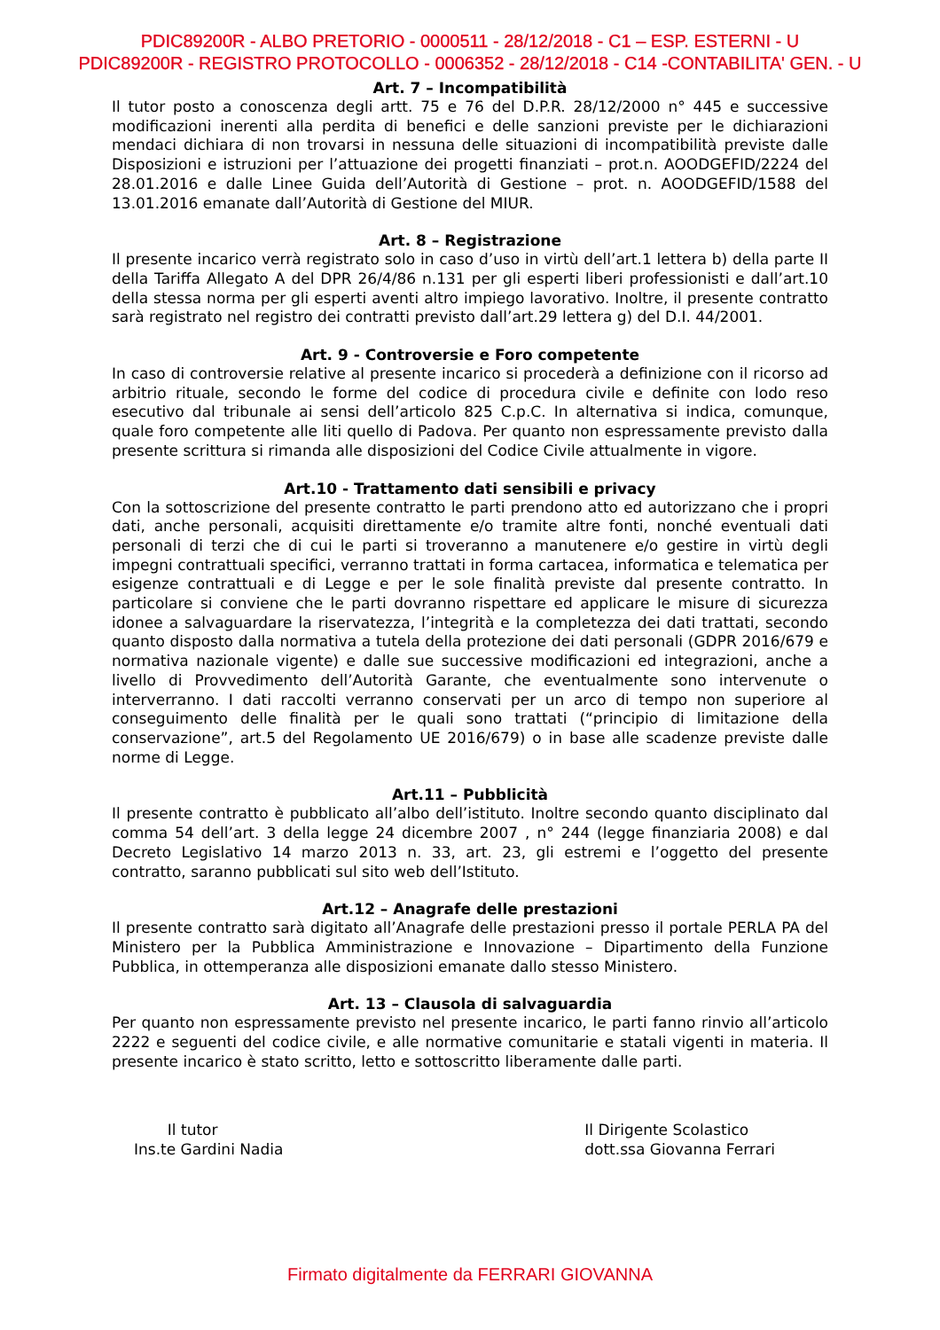PDIC89200R - ALBO PRETORIO - 0000511 - 28/12/2018 - C1 – ESP. ESTERNI - U
PDIC89200R - REGISTRO PROTOCOLLO - 0006352 - 28/12/2018 - C14 -CONTABILITA' GEN. - U
Art. 7 – Incompatibilità
Il tutor posto a conoscenza degli artt. 75 e 76 del D.P.R. 28/12/2000 n° 445 e successive modificazioni inerenti alla perdita di benefici e delle sanzioni previste per le dichiarazioni mendaci dichiara di non trovarsi in nessuna delle situazioni di incompatibilità previste dalle Disposizioni e istruzioni per l’attuazione dei progetti finanziati – prot.n. AOODGEFID/2224 del 28.01.2016 e dalle Linee Guida dell’Autorità di Gestione – prot. n. AOODGEFID/1588 del 13.01.2016 emanate dall’Autorità di Gestione del MIUR.
Art. 8 – Registrazione
Il presente incarico verrà registrato solo in caso d’uso in virtù dell’art.1 lettera b) della parte II della Tariffa Allegato A del DPR 26/4/86 n.131 per gli esperti liberi professionisti e dall’art.10 della stessa norma per gli esperti aventi altro impiego lavorativo. Inoltre, il presente contratto sarà registrato nel registro dei contratti previsto dall’art.29 lettera g) del D.I. 44/2001.
Art. 9 - Controversie e Foro competente
In caso di controversie relative al presente incarico si procederà a definizione con il ricorso ad arbitrio rituale, secondo le forme del codice di procedura civile e definite con lodo reso esecutivo dal tribunale ai sensi dell’articolo 825 C.p.C. In alternativa si indica, comunque, quale foro competente alle liti quello di Padova. Per quanto non espressamente previsto dalla presente scrittura si rimanda alle disposizioni del Codice Civile attualmente in vigore.
Art.10 - Trattamento dati sensibili e privacy
Con la sottoscrizione del presente contratto le parti prendono atto ed autorizzano che i propri dati, anche personali, acquisiti direttamente e/o tramite altre fonti, nonché eventuali dati personali di terzi che di cui le parti si troveranno a manutenere e/o gestire in virtù degli impegni contrattuali specifici, verranno trattati in forma cartacea, informatica e telematica per esigenze contrattuali e di Legge e per le sole finalità previste dal presente contratto. In particolare si conviene che le parti dovranno rispettare ed applicare le misure di sicurezza idonee a salvaguardare la riservatezza, l’integrità e la completezza dei dati trattati, secondo quanto disposto dalla normativa a tutela della protezione dei dati personali (GDPR 2016/679 e normativa nazionale vigente) e dalle sue successive modificazioni ed integrazioni, anche a livello di Provvedimento dell’Autorità Garante, che eventualmente sono intervenute o interverranno. I dati raccolti verranno conservati per un arco di tempo non superiore al conseguimento delle finalità per le quali sono trattati (“principio di limitazione della conservazione”, art.5 del Regolamento UE 2016/679) o in base alle scadenze previste dalle norme di Legge.
Art.11 – Pubblicità
Il presente contratto è pubblicato all’albo dell’istituto. Inoltre secondo quanto disciplinato dal comma 54 dell’art. 3 della legge 24 dicembre 2007 , n° 244 (legge finanziaria 2008) e dal Decreto Legislativo 14 marzo 2013 n. 33, art. 23, gli estremi e l’oggetto del presente contratto, saranno pubblicati sul sito web dell’Istituto.
Art.12 – Anagrafe delle prestazioni
Il presente contratto sarà digitato all’Anagrafe delle prestazioni presso il portale PERLA PA del Ministero per la Pubblica Amministrazione e Innovazione – Dipartimento della Funzione Pubblica, in ottemperanza alle disposizioni emanate dallo stesso Ministero.
Art. 13 – Clausola di salvaguardia
Per quanto non espressamente previsto nel presente incarico, le parti fanno rinvio all’articolo 2222 e seguenti del codice civile, e alle normative comunitarie e statali vigenti in materia. Il presente incarico è stato scritto, letto e sottoscritto liberamente dalle parti.
Il tutor
Ins.te Gardini Nadia
Il Dirigente Scolastico
dott.ssa Giovanna Ferrari
Firmato digitalmente da FERRARI GIOVANNA